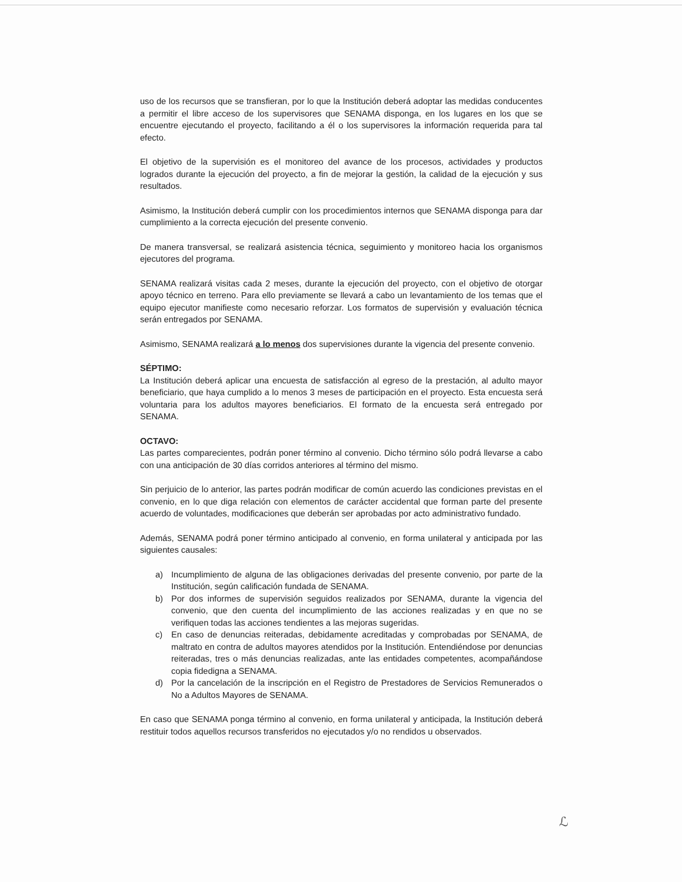uso de los recursos que se transfieran, por lo que la Institución deberá adoptar las medidas conducentes a permitir el libre acceso de los supervisores que SENAMA disponga, en los lugares en los que se encuentre ejecutando el proyecto, facilitando a él o los supervisores la información requerida para tal efecto.
El objetivo de la supervisión es el monitoreo del avance de los procesos, actividades y productos logrados durante la ejecución del proyecto, a fin de mejorar la gestión, la calidad de la ejecución y sus resultados.
Asimismo, la Institución deberá cumplir con los procedimientos internos que SENAMA disponga para dar cumplimiento a la correcta ejecución del presente convenio.
De manera transversal, se realizará asistencia técnica, seguimiento y monitoreo hacia los organismos ejecutores del programa.
SENAMA realizará visitas cada 2 meses, durante la ejecución del proyecto, con el objetivo de otorgar apoyo técnico en terreno. Para ello previamente se llevará a cabo un levantamiento de los temas que el equipo ejecutor manifieste como necesario reforzar. Los formatos de supervisión y evaluación técnica serán entregados por SENAMA.
Asimismo, SENAMA realizará a lo menos dos supervisiones durante la vigencia del presente convenio.
SÉPTIMO:
La Institución deberá aplicar una encuesta de satisfacción al egreso de la prestación, al adulto mayor beneficiario, que haya cumplido a lo menos 3 meses de participación en el proyecto. Esta encuesta será voluntaria para los adultos mayores beneficiarios. El formato de la encuesta será entregado por SENAMA.
OCTAVO:
Las partes comparecientes, podrán poner término al convenio. Dicho término sólo podrá llevarse a cabo con una anticipación de 30 días corridos anteriores al término del mismo.
Sin perjuicio de lo anterior, las partes podrán modificar de común acuerdo las condiciones previstas en el convenio, en lo que diga relación con elementos de carácter accidental que forman parte del presente acuerdo de voluntades, modificaciones que deberán ser aprobadas por acto administrativo fundado.
Además, SENAMA podrá poner término anticipado al convenio, en forma unilateral y anticipada por las siguientes causales:
a) Incumplimiento de alguna de las obligaciones derivadas del presente convenio, por parte de la Institución, según calificación fundada de SENAMA.
b) Por dos informes de supervisión seguidos realizados por SENAMA, durante la vigencia del convenio, que den cuenta del incumplimiento de las acciones realizadas y en que no se verifiquen todas las acciones tendientes a las mejoras sugeridas.
c) En caso de denuncias reiteradas, debidamente acreditadas y comprobadas por SENAMA, de maltrato en contra de adultos mayores atendidos por la Institución. Entendiéndose por denuncias reiteradas, tres o más denuncias realizadas, ante las entidades competentes, acompañándose copia fidedigna a SENAMA.
d) Por la cancelación de la inscripción en el Registro de Prestadores de Servicios Remunerados o No a Adultos Mayores de SENAMA.
En caso que SENAMA ponga término al convenio, en forma unilateral y anticipada, la Institución deberá restituir todos aquellos recursos transferidos no ejecutados y/o no rendidos u observados.
ℒ